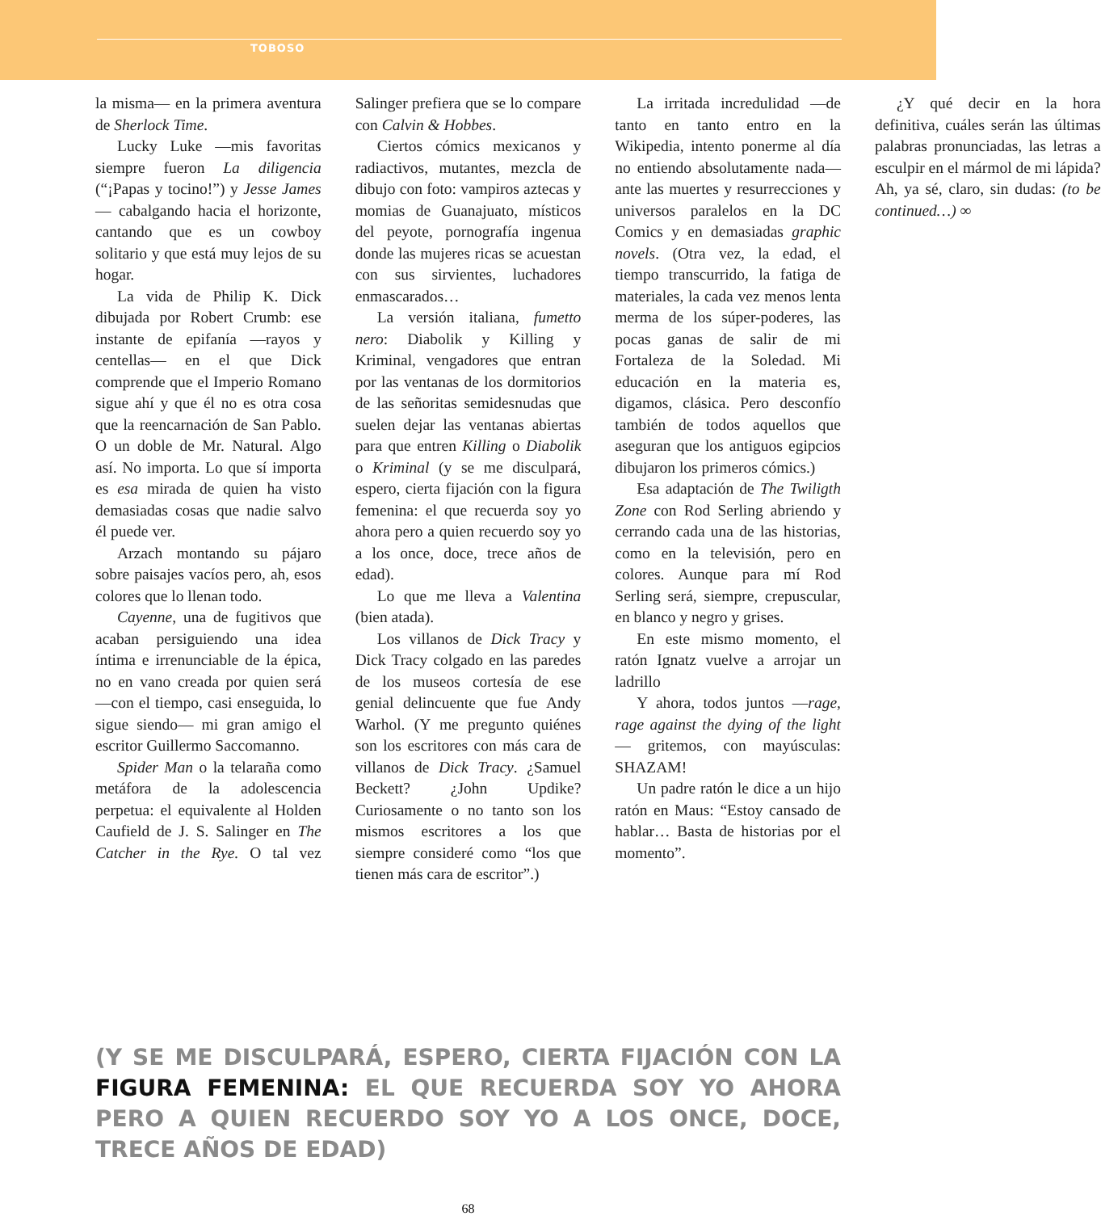TOBOSO
la misma— en la primera aventura de Sherlock Time.
Lucky Luke —mis favoritas siempre fueron La diligencia (“¡Papas y tocino!”) y Jesse James— cabalgando hacia el horizonte, cantando que es un cowboy solitario y que está muy lejos de su hogar.
La vida de Philip K. Dick dibujada por Robert Crumb: ese instante de epifanía —rayos y centellas— en el que Dick comprende que el Imperio Romano sigue ahí y que él no es otra cosa que la reencarnación de San Pablo. O un doble de Mr. Natural. Algo así. No importa. Lo que sí importa es esa mirada de quien ha visto demasiadas cosas que nadie salvo él puede ver.
Arzach montando su pájaro sobre paisajes vacíos pero, ah, esos colores que lo llenan todo.
Cayenne, una de fugitivos que acaban persiguiendo una idea íntima e irrenunciable de la épica, no en vano creada por quien será —con el tiempo, casi enseguida, lo sigue siendo— mi gran amigo el escritor Guillermo Saccomanno.
Spider Man o la telaraña como metáfora de la adolescencia perpetua: el equivalente al Holden Caufield de J. S. Salinger en The Catcher in the Rye. O tal vez Salinger prefiera que se lo compare con Calvin & Hobbes.
Ciertos cómics mexicanos y radiactivos, mutantes, mezcla de dibujo con foto: vampiros aztecas y momias de Guanajuato, místicos del peyote, pornografía ingenua donde las mujeres ricas se acuestan con sus sirvientes, luchadores enmascarados…
La versión italiana, fumetto nero: Diabolik y Killing y Kriminal, vengadores que entran por las ventanas de los dormitorios de las señoritas semidesnudas que suelen dejar las ventanas abiertas para que entren Killing o Diabolik o Kriminal (y se me disculpará, espero, cierta fijación con la figura femenina: el que recuerda soy yo ahora pero a quien recuerdo soy yo a los once, doce, trece años de edad).
Lo que me lleva a Valentina (bien atada).
Los villanos de Dick Tracy y Dick Tracy colgado en las paredes de los museos cortesía de ese genial delincuente que fue Andy Warhol. (Y me pregunto quiénes son los escritores con más cara de villanos de Dick Tracy. ¿Samuel Beckett? ¿John Updike? Curiosamente o no tanto son los mismos escritores a los que siempre consideré como “los que tienen más cara de escritor”.)
La irritada incredulidad —de tanto en tanto entro en la Wikipedia, intento ponerme al día no entiendo absolutamente nada— ante las muertes y resurrecciones y universos paralelos en la DC Comics y en demasiadas graphic novels. (Otra vez, la edad, el tiempo transcurrido, la fatiga de materiales, la cada vez menos lenta merma de los súper-poderes, las pocas ganas de salir de mi Fortaleza de la Soledad. Mi educación en la materia es, digamos, clásica. Pero desconfío también de todos aquellos que aseguran que los antiguos egipcios dibujaron los primeros cómics.)
Esa adaptación de The Twiligth Zone con Rod Serling abriendo y cerrando cada una de las historias, como en la televisión, pero en colores. Aunque para mí Rod Serling será, siempre, crepuscular, en blanco y negro y grises.
En este mismo momento, el ratón Ignatz vuelve a arrojar un ladrillo
Y ahora, todos juntos —rage, rage against the dying of the light— gritemos, con mayúsculas: SHAZAM!
Un padre ratón le dice a un hijo ratón en Maus: “Estoy cansado de hablar… Basta de historias por el momento”.
¿Y qué decir en la hora definitiva, cuáles serán las últimas palabras pronunciadas, las letras a esculpir en el mármol de mi lápida? Ah, ya sé, claro, sin dudas: (to be continued…) ∞
(Y SE ME DISCULPARÁ, ESPERO, CIERTA FIJACIÓN CON LA FIGURA FEMENINA: EL QUE RECUERDA SOY YO AHORA PERO A QUIEN RECUERDO SOY YO A LOS ONCE, DOCE, TRECE AÑOS DE EDAD)
68